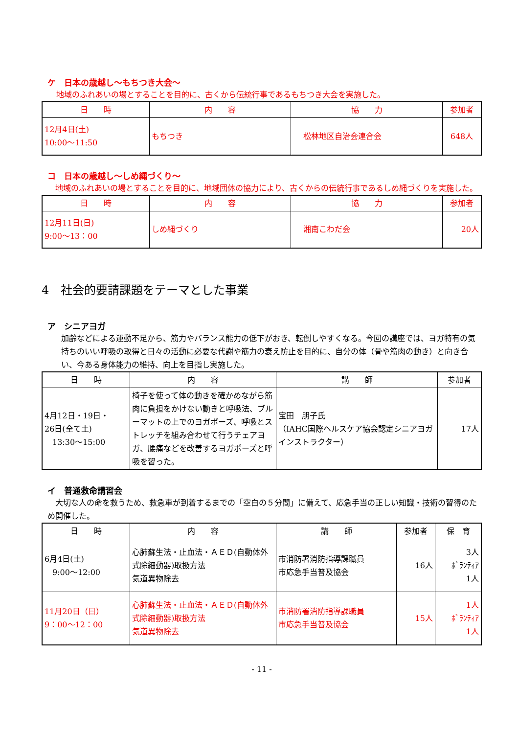ケ　日本の歳越し～もちつき大会～
地域のふれあいの場とすることを目的に、古くから伝統行事であるもちつき大会を実施した。
| 日 時 | 内 容 | 協 力 | 参加者 |
| --- | --- | --- | --- |
| 12月4日(土) 10:00～11:50 | もちつき | 松林地区自治会連合会 | 648人 |
コ　日本の歳越し～しめ縄づくり～
　地域のふれあいの場とすることを目的に、地域団体の協力により、古くからの伝統行事であるしめ縄づくりを実施した。
| 日 時 | 内 容 | 協 力 | 参加者 |
| --- | --- | --- | --- |
| 12月11日(日) 9:00～13：00 | しめ縄づくり | 湘南こわだ会 | 20人 |
4　社会的要請課題をテーマとした事業
ア　シニアヨガ
加齢などによる運動不足から、筋力やバランス能力の低下がおき、転倒しやすくなる。今回の講座では、ヨガ特有の気持ちのいい呼吸の取得と日々の活動に必要な代謝や筋力の衰え防止を目的に、自分の体（骨や筋肉の動き）と向き合い、今ある身体能力の維持、向上を目指し実施した。
| 日 時 | 内 容 | 講 師 | 参加者 |
| --- | --- | --- | --- |
| 4月12日・19日・ 26日(全て土) 13:30～15:00 | 椅子を使って体の動きを確かめながら筋肉に負担をかけない動きと呼吸法、ブルーマットの上でのヨガポーズ、呼吸とストレッチを組み合わせて行うチェアヨガ、腰痛などを改善するヨガポーズと呼吸を習った。 | 宝田 朋子氏 （IAHC国際ヘルスケア協会認定シニアヨガインストラクター） | 17人 |
イ　普通救命講習会
　大切な人の命を救うため、救急車が到着するまでの「空白の５分間」に備えて、応急手当の正しい知識・技術の習得のため開催した。
| 日 時 | 内 容 | 講 師 | 参加者 | 保 育 |
| --- | --- | --- | --- | --- |
| 6月4日(土) 9:00～12:00 | 心肺蘇生法・止血法・ＡＥＤ(自動体外式除細動器)取扱方法 気道異物除去 | 市消防署消防指導課職員 市応急手当普及協会 | 16人 | 3人 ﾎﾞﾗﾝﾃｨｱ 1人 |
| 11月20日（日） 9：00～12：00 | 心肺蘇生法・止血法・ＡＥＤ(自動体外式除細動器)取扱方法 気道異物除去 | 市消防署消防指導課職員 市応急手当普及協会 | 15人 | 1人 ﾎﾞﾗﾝﾃｨｱ 1人 |
- 11 -